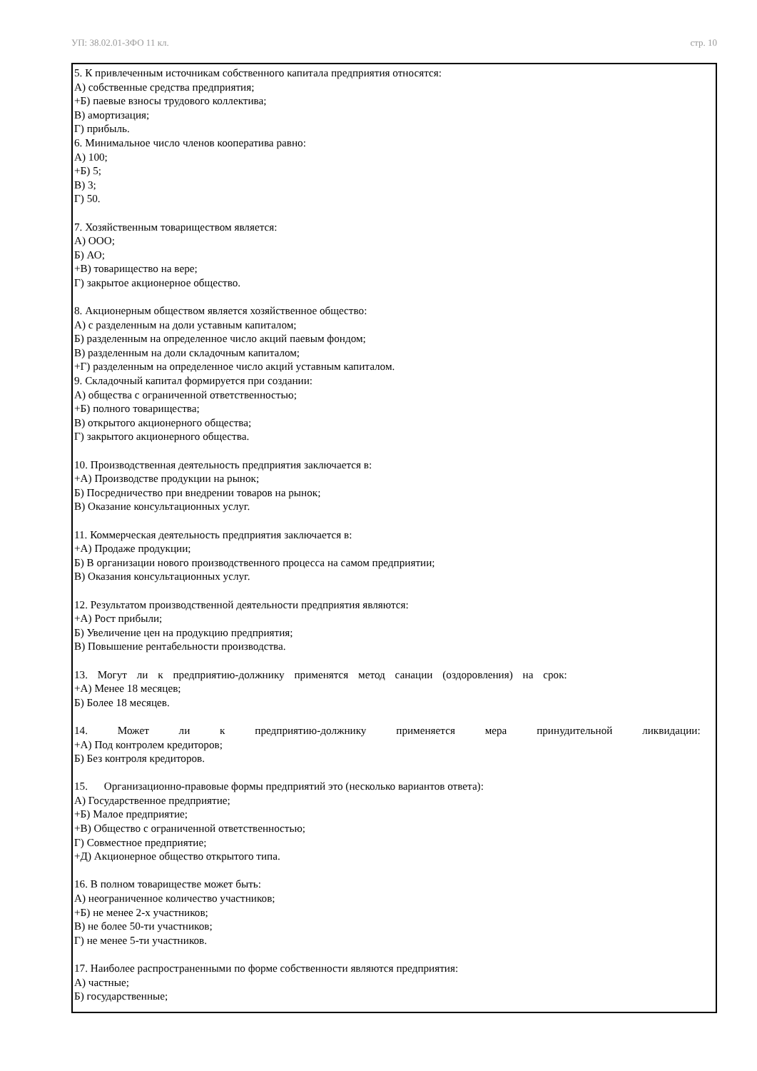УП: 38.02.01-ЗФО 11 кл. стр. 10
5. К привлеченным источникам собственного капитала предприятия относятся:
А) собственные средства предприятия;
+Б) паевые взносы трудового коллектива;
В) амортизация;
Г) прибыль.
6. Минимальное число членов кооператива равно:
А) 100;
+Б) 5;
В) 3;
Г) 50.
7. Хозяйственным товариществом является:
А) ООО;
Б) АО;
+В) товарищество на вере;
Г) закрытое акционерное общество.
8. Акционерным обществом является хозяйственное общество:
А) с разделенным на доли уставным капиталом;
Б) разделенным на определенное число акций паевым фондом;
В) разделенным на доли складочным капиталом;
+Г) разделенным на определенное число акций уставным капиталом.
9. Складочный капитал формируется при создании:
А) общества с ограниченной ответственностью;
+Б) полного товарищества;
В) открытого акционерного общества;
Г) закрытого акционерного общества.
10. Производственная деятельность предприятия заключается в:
+А) Производстве продукции на рынок;
Б) Посредничество при внедрении товаров на рынок;
В) Оказание консультационных услуг.
11. Коммерческая деятельность предприятия заключается в:
+А) Продаже продукции;
Б) В организации нового производственного процесса на самом предприятии;
В) Оказания консультационных услуг.
12. Результатом производственной деятельности предприятия являются:
+А) Рост прибыли;
Б) Увеличение цен на продукцию предприятия;
В) Повышение рентабельности производства.
13. Могут ли к предприятию-должнику применятся метод санации (оздоровления) на срок:
+А) Менее 18 месяцев;
Б) Более 18 месяцев.
14. Может ли к предприятию-должнику применяется мера принудительной ликвидации:
+А) Под контролем кредиторов;
Б) Без контроля кредиторов.
15. Организационно-правовые формы предприятий это (несколько вариантов ответа):
А) Государственное предприятие;
+Б) Малое предприятие;
+В) Общество с ограниченной ответственностью;
Г) Совместное предприятие;
+Д) Акционерное общество открытого типа.
16. В полном товариществе может быть:
А) неограниченное количество участников;
+Б) не менее 2-х участников;
В) не более 50-ти участников;
Г) не менее 5-ти участников.
17. Наиболее распространенными по форме собственности являются предприятия:
А) частные;
Б) государственные;